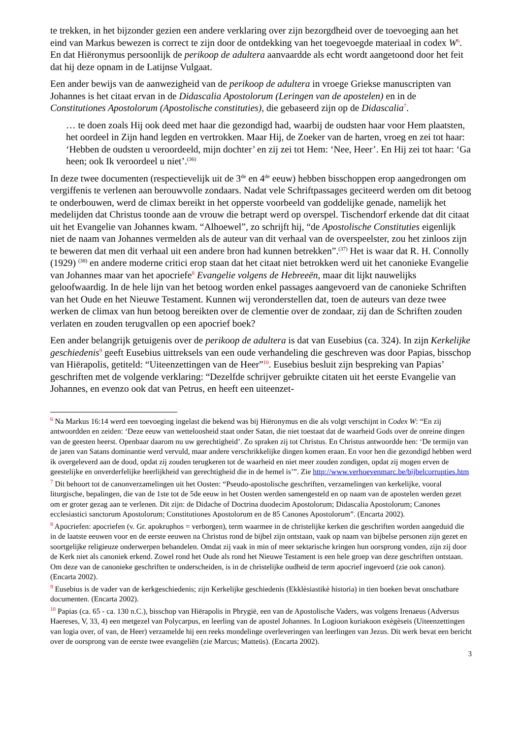te trekken, in het bijzonder gezien een andere verklaring over zijn bezorgdheid over de toevoeging aan het eind van Markus bewezen is correct te zijn door de ontdekking van het toegevoegde materiaal in codex W<sup>6</sup>. En dat Hiëronymus persoonlijk de perikoop de adultera aanvaardde als echt wordt aangetoond door het feit dat hij deze opnam in de Latijnse Vulgaat.
Een ander bewijs van de aanwezigheid van de perikoop de adultera in vroege Griekse manuscripten van Johannes is het citaat ervan in de Didascalia Apostolorum (Leringen van de apostelen) en in de Constitutiones Apostolorum (Apostolische constituties), die gebaseerd zijn op de Didascalia<sup>7</sup>.
… te doen zoals Hij ook deed met haar die gezondigd had, waarbij de oudsten haar voor Hem plaatsten, het oordeel in Zijn hand legden en vertrokken. Maar Hij, de Zoeker van de harten, vroeg en zei tot haar: ‘Hebben de oudsten u veroordeeld, mijn dochter’ en zij zei tot Hem: ‘Nee, Heer’. En Hij zei tot haar: ‘Ga heen; ook Ik veroordeel u niet’.<sup>(36)</sup>
In deze twee documenten (respectievelijk uit de 3<sup>de</sup> en 4<sup>de</sup> eeuw) hebben bisschoppen erop aangedrongen om vergiffenis te verlenen aan berouwvolle zondaars. Nadat vele Schriftpassages geciteerd werden om dit betoog te onderbouwen, werd de climax bereikt in het opperste voorbeeld van goddelijke genade, namelijk het medelijden dat Christus toonde aan de vrouw die betrapt werd op overspel. Tischendorf erkende dat dit citaat uit het Evangelie van Johannes kwam. “Alhoewel”, zo schrijft hij, “de Apostolische Constituties eigenlijk niet de naam van Johannes vermelden als de auteur van dit verhaal van de overspeelster, zou het zinloos zijn te beweren dat men dit verhaal uit een andere bron had kunnen betrekken”.<sup>(37)</sup> Het is waar dat R. H. Connolly (1929) <sup>(38)</sup> en andere moderne critici erop staan dat het citaat niet betrokken werd uit het canonieke Evangelie van Johannes maar van het apocriefe<sup>8</sup> Evangelie volgens de Hebreeën, maar dit lijkt nauwelijks geloofwaardig. In de hele lijn van het betoog worden enkel passages aangevoerd van de canonieke Schriften van het Oude en het Nieuwe Testament. Kunnen wij veronderstellen dat, toen de auteurs van deze twee werken de climax van hun betoog bereikten over de clementie over de zondaar, zij dan de Schriften zouden verlaten en zouden terugvallen op een apocrief boek?
Een ander belangrijk getuigenis over de perikoop de adultera is dat van Eusebius (ca. 324). In zijn Kerkelijke geschiedenis<sup>9</sup> geeft Eusebius uittreksels van een oude verhandeling die geschreven was door Papias, bisschop van Hiërapolis, getiteld: “Uiteenzettingen van de Heer”<sup>10</sup>. Eusebius besluit zijn bespreking van Papias’ geschriften met de volgende verklaring: “Dezelfde schrijver gebruikte citaten uit het eerste Evangelie van Johannes, en evenzo ook dat van Petrus, en heeft een uiteenzet-
<sup>6</sup> Na Markus 16:14 werd een toevoeging ingelast die bekend was bij Hiëronymus en die als volgt verschijnt in Codex W: “En zij antwoordden en zeiden: ‘Deze eeuw van wetteloosheid staat onder Satan, die niet toestaat dat de waarheid Gods over de onreine dingen van de geesten heerst. Openbaar daarom nu uw gerechtigheid’. Zo spraken zij tot Christus. En Christus antwoordde hen: ‘De termijn van de jaren van Satans dominantie werd vervuld, maar andere verschrikkelijke dingen komen eraan. En voor hen die gezondigd hebben werd ik overgeleverd aan de dood, opdat zij zouden terugkeren tot de waarheid en niet meer zouden zondigen, opdat zij mogen erven de geestelijke en onverderfelijke heerlijkheid van gerechtigheid die in de hemel is’”. Zie http://www.verhoevenmarc.be/bijbelcorrupties.htm
<sup>7</sup> Dit behoort tot de canonverzamelingen uit het Oosten: “Pseudo-apostolische geschriften, verzamelingen van kerkelijke, vooral liturgische, bepalingen, die van de 1ste tot de 5de eeuw in het Oosten werden samengesteld en op naam van de apostelen werden gezet om er groter gezag aan te verlenen. Dit zijn: de Didache of Doctrina duodecim Apostolorum; Didascalia Apostolorum; Canones ecclesiastici sanctorum Apostolorum; Constitutiones Apostolorum en de 85 Canones Apostolorum”. (Encarta 2002).
<sup>8</sup> Apocriefen: apocriefen (v. Gr. apokruphos = verborgen), term waarmee in de christelijke kerken die geschriften worden aangeduid die in de laatste eeuwen voor en de eerste eeuwen na Christus rond de bijbel zijn ontstaan, vaak op naam van bijbelse personen zijn gezet en soortgelijke religieuze onderwerpen behandelen. Omdat zij vaak in min of meer sektarische kringen hun oorsprong vonden, zijn zij door de Kerk niet als canoniek erkend. Zowel rond het Oude als rond het Nieuwe Testament is een hele groep van deze geschriften ontstaan. Om deze van de canonieke geschriften te onderscheiden, is in de christelijke oudheid de term apocrief ingevoerd (zie ook canon). (Encarta 2002).
<sup>9</sup> Eusebius is de vader van de kerkgeschiedenis; zijn Kerkelijke geschiedenis (Ekklèsiastikè historia) in tien boeken bevat onschatbare documenten. (Encarta 2002).
<sup>10</sup> Papias (ca. 65 - ca. 130 n.C.), bisschop van Hiërapolis in Phrygië, een van de Apostolische Vaders, was volgens Irenaeus (Adversus Haereses, V, 33, 4) een metgezel van Polycarpus, en leerling van de apostel Johannes. In Logioon kuriakoon exègèseis (Uiteenzettingen van logia over, of van, de Heer) verzamelde hij een reeks mondelinge overleveringen van leerlingen van Jezus. Dit werk bevat een bericht over de oorsprong van de eerste twee evangeliën (zie Marcus; Matteüs). (Encarta 2002).
3